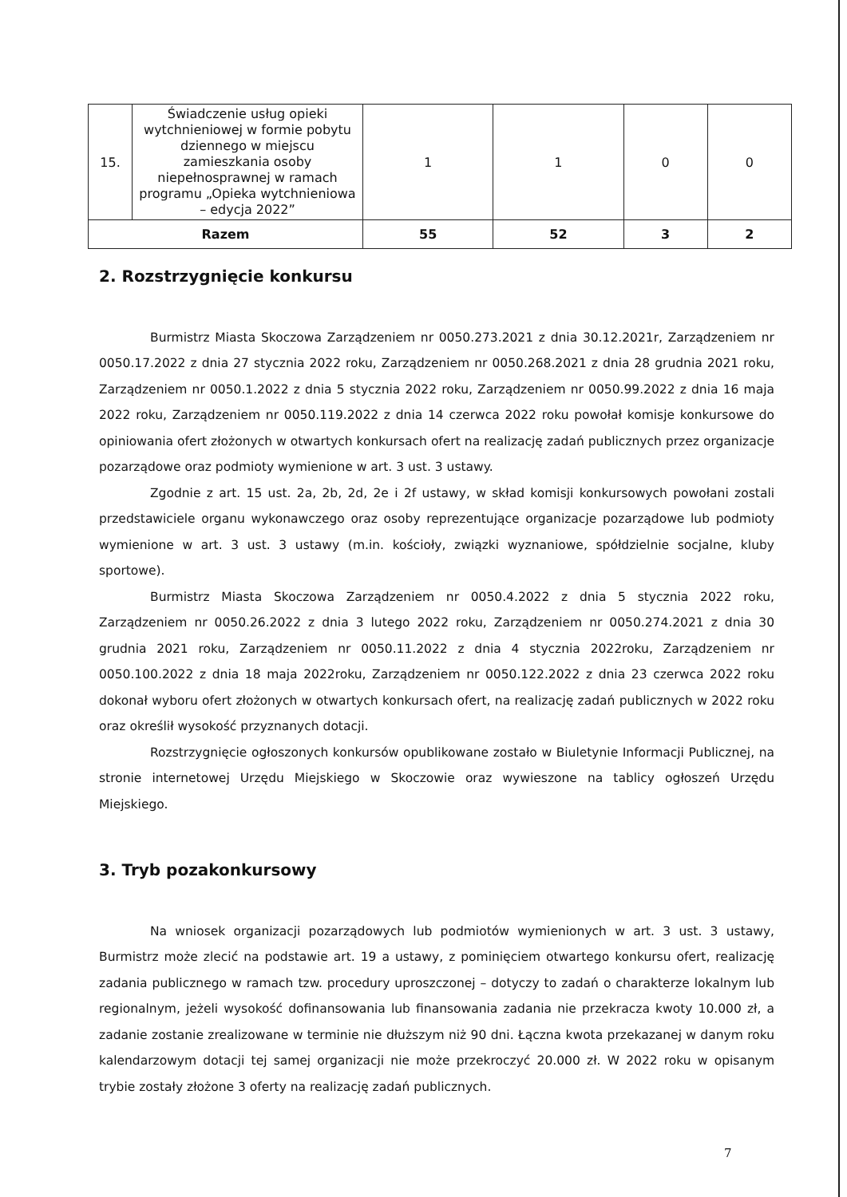| 15. | Świadczenie usług opieki wytchnieniowej w formie pobytu dziennego w miejscu zamieszkania osoby niepełnosprawnej w ramach programu „Opieka wytchnieniowa – edycja 2022” | 1 | 1 | 0 | 0 |
| Razem | | 55 | 52 | 3 | 2 |
2. Rozstrzygnięcie konkursu
Burmistrz Miasta Skoczowa Zarządzeniem nr 0050.273.2021 z dnia 30.12.2021r, Zarządzeniem nr 0050.17.2022 z dnia 27 stycznia 2022 roku, Zarządzeniem nr 0050.268.2021 z dnia 28 grudnia 2021 roku, Zarządzeniem nr 0050.1.2022 z dnia 5 stycznia 2022 roku, Zarządzeniem nr 0050.99.2022 z dnia 16 maja 2022 roku, Zarządzeniem nr 0050.119.2022 z dnia 14 czerwca 2022 roku powołał komisje konkursowe do opiniowania ofert złożonych w otwartych konkursach ofert na realizację zadań publicznych przez organizacje pozarządowe oraz podmioty wymienione w art. 3 ust. 3 ustawy.
Zgodnie z art. 15 ust. 2a, 2b, 2d, 2e i 2f ustawy, w skład komisji konkursowych powołani zostali przedstawiciele organu wykonawczego oraz osoby reprezentujące organizacje pozarządowe lub podmioty wymienione w art. 3 ust. 3 ustawy (m.in. kościoły, związki wyznaniowe, spółdzielnie socjalne, kluby sportowe).
Burmistrz Miasta Skoczowa Zarządzeniem nr 0050.4.2022 z dnia 5 stycznia 2022 roku, Zarządzeniem nr 0050.26.2022 z dnia 3 lutego 2022 roku, Zarządzeniem nr 0050.274.2021 z dnia 30 grudnia 2021 roku, Zarządzeniem nr 0050.11.2022 z dnia 4 stycznia 2022roku, Zarządzeniem nr 0050.100.2022 z dnia 18 maja 2022roku, Zarządzeniem nr 0050.122.2022 z dnia 23 czerwca 2022 roku dokonał wyboru ofert złożonych w otwartych konkursach ofert, na realizację zadań publicznych w 2022 roku oraz określił wysokość przyznanych dotacji.
Rozstrzygnięcie ogłoszonych konkursów opublikowane zostało w Biuletynie Informacji Publicznej, na stronie internetowej Urzędu Miejskiego w Skoczowie oraz wywieszone na tablicy ogłoszeń Urzędu Miejskiego.
3. Tryb pozakonkursowy
Na wniosek organizacji pozarządowych lub podmiotów wymienionych w art. 3 ust. 3 ustawy, Burmistrz może zlecić na podstawie art. 19 a ustawy, z pominięciem otwartego konkursu ofert, realizację zadania publicznego w ramach tzw. procedury uproszczonej – dotyczy to zadań o charakterze lokalnym lub regionalnym, jeżeli wysokość dofinansowania lub finansowania zadania nie przekracza kwoty 10.000 zł, a zadanie zostanie zrealizowane w terminie nie dłuższym niż 90 dni. Łączna kwota przekazanej w danym roku kalendarzowym dotacji tej samej organizacji nie może przekroczyć 20.000 zł. W 2022 roku w opisanym trybie zostały złożone 3 oferty na realizację zadań publicznych.
7